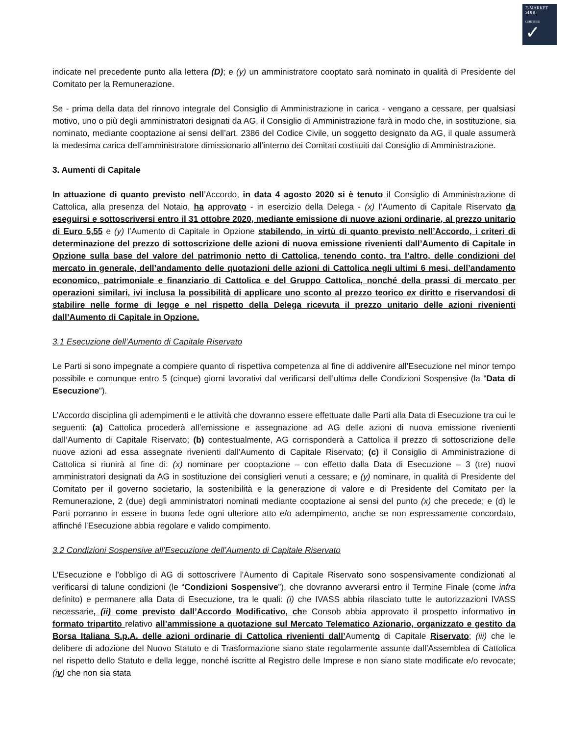E-MARKET
SDIR
CERTIFIED
✓
indicate nel precedente punto alla lettera (D); e (y) un amministratore cooptato sarà nominato in qualità di Presidente del Comitato per la Remunerazione.
Se - prima della data del rinnovo integrale del Consiglio di Amministrazione in carica - vengano a cessare, per qualsiasi motivo, uno o più degli amministratori designati da AG, il Consiglio di Amministrazione farà in modo che, in sostituzione, sia nominato, mediante cooptazione ai sensi dell’art. 2386 del Codice Civile, un soggetto designato da AG, il quale assumerà la medesima carica dell’amministratore dimissionario all’interno dei Comitati costituiti dal Consiglio di Amministrazione.
3. Aumenti di Capitale
In attuazione di quanto previsto nell’Accordo, in data 4 agosto 2020 si è tenuto il Consiglio di Amministrazione di Cattolica, alla presenza del Notaio, ha approvato - in esercizio della Delega - (x) l’Aumento di Capitale Riservato da eseguirsi e sottoscriversi entro il 31 ottobre 2020, mediante emissione di nuove azioni ordinarie, al prezzo unitario di Euro 5,55 e (y) l’Aumento di Capitale in Opzione stabilendo, in virtù di quanto previsto nell’Accordo, i criteri di determinazione del prezzo di sottoscrizione delle azioni di nuova emissione rivenienti dall’Aumento di Capitale in Opzione sulla base del valore del patrimonio netto di Cattolica, tenendo conto, tra l’altro, delle condizioni del mercato in generale, dell’andamento delle quotazioni delle azioni di Cattolica negli ultimi 6 mesi, dell’andamento economico, patrimoniale e finanziario di Cattolica e del Gruppo Cattolica, nonché della prassi di mercato per operazioni similari, ivi inclusa la possibilità di applicare uno sconto al prezzo teorico ex diritto e riservandosi di stabilire nelle forme di legge e nel rispetto della Delega ricevuta il prezzo unitario delle azioni rivenienti dall’Aumento di Capitale in Opzione.
3.1 Esecuzione dell’Aumento di Capitale Riservato
Le Parti si sono impegnate a compiere quanto di rispettiva competenza al fine di addivenire all’Esecuzione nel minor tempo possibile e comunque entro 5 (cinque) giorni lavorativi dal verificarsi dell’ultima delle Condizioni Sospensive (la “Data di Esecuzione”).
L’Accordo disciplina gli adempimenti e le attività che dovranno essere effettuate dalle Parti alla Data di Esecuzione tra cui le seguenti: (a) Cattolica procederà all’emissione e assegnazione ad AG delle azioni di nuova emissione rivenienti dall’Aumento di Capitale Riservato; (b) contestualmente, AG corrisponderà a Cattolica il prezzo di sottoscrizione delle nuove azioni ad essa assegnate rivenienti dall’Aumento di Capitale Riservato; (c) il Consiglio di Amministrazione di Cattolica si riunirà al fine di: (x) nominare per cooptazione – con effetto dalla Data di Esecuzione – 3 (tre) nuovi amministratori designati da AG in sostituzione dei consiglieri venuti a cessare; e (y) nominare, in qualità di Presidente del Comitato per il governo societario, la sostenibilità e la generazione di valore e di Presidente del Comitato per la Remunerazione, 2 (due) degli amministratori nominati mediante cooptazione ai sensi del punto (x) che precede; e (d) le Parti porranno in essere in buona fede ogni ulteriore atto e/o adempimento, anche se non espressamente concordato, affinché l’Esecuzione abbia regolare e valido compimento.
3.2 Condizioni Sospensive all’Esecuzione dell’Aumento di Capitale Riservato
L’Esecuzione e l’obbligo di AG di sottoscrivere l’Aumento di Capitale Riservato sono sospensivamente condizionati al verificarsi di talune condizioni (le “Condizioni Sospensive”), che dovranno avverarsi entro il Termine Finale (come infra definito) e permanere alla Data di Esecuzione, tra le quali: (i) che IVASS abbia rilasciato tutte le autorizzazioni IVASS necessarie, (ii) come previsto dall’Accordo Modificativo, che Consob abbia approvato il prospetto informativo in formato tripartito relativo all’ammissione a quotazione sul Mercato Telematico Azionario, organizzato e gestito da Borsa Italiana S.p.A. delle azioni ordinarie di Cattolica rivenienti dall’Aumento di Capitale Riservato; (iii) che le delibere di adozione del Nuovo Statuto e di Trasformazione siano state regolarmente assunte dall’Assemblea di Cattolica nel rispetto dello Statuto e della legge, nonché iscritte al Registro delle Imprese e non siano state modificate e/o revocate; (iv) che non sia stata